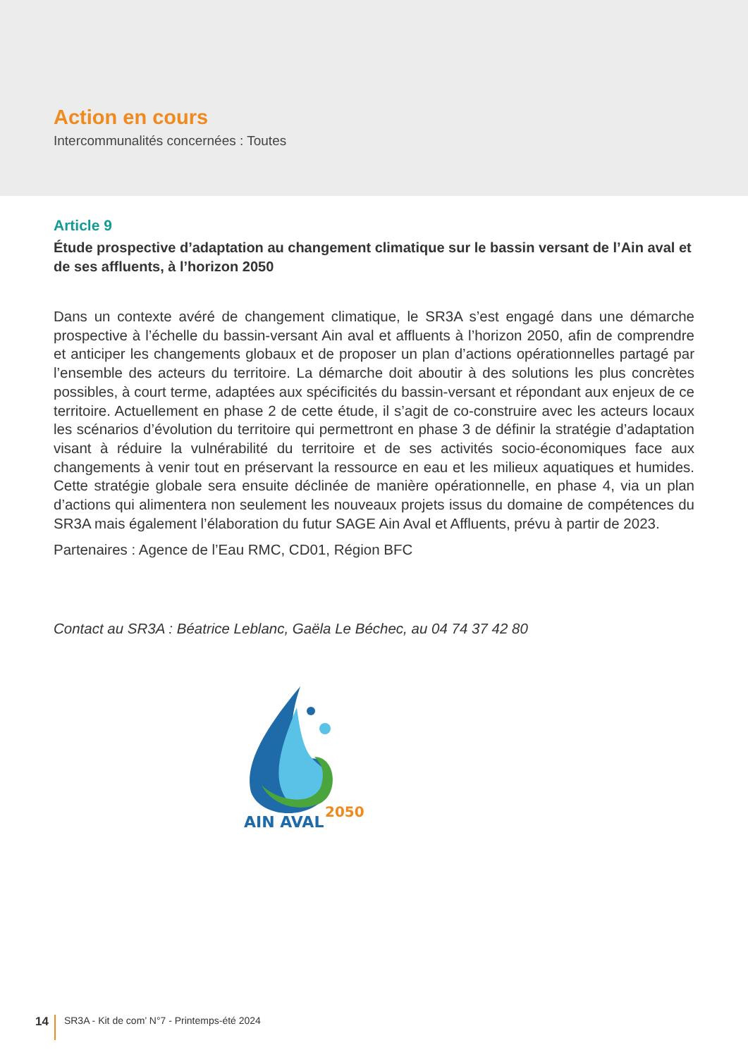Action en cours
Intercommunalités concernées : Toutes
Article 9
Étude prospective d’adaptation au changement climatique sur le bassin versant de l’Ain aval et de ses affluents, à l’horizon 2050
Dans un contexte avéré de changement climatique, le SR3A s’est engagé dans une démarche prospective à l’échelle du bassin-versant Ain aval et affluents à l’horizon 2050, afin de comprendre et anticiper les changements globaux et de proposer un plan d’actions opérationnelles partagé par l’ensemble des acteurs du territoire. La démarche doit aboutir à des solutions les plus concrètes possibles, à court terme, adaptées aux spécificités du bassin-versant et répondant aux enjeux de ce territoire. Actuellement en phase 2 de cette étude, il s’agit de co-construire avec les acteurs locaux les scénarios d’évolution du territoire qui permettront en phase 3 de définir la stratégie d’adaptation visant à réduire la vulnérabilité du territoire et de ses activités socio-économiques face aux changements à venir tout en préservant la ressource en eau et les milieux aquatiques et humides. Cette stratégie globale sera ensuite déclinée de manière opérationnelle, en phase 4, via un plan d’actions qui alimentera non seulement les nouveaux projets issus du domaine de compétences du SR3A mais également l’élaboration du futur SAGE Ain Aval et Affluents, prévu à partir de 2023.
Partenaires : Agence de l’Eau RMC, CD01, Région BFC
Contact au SR3A : Béatrice Leblanc, Gaëla Le Béchec, au 04 74 37 42 80
AIN AVAL
2050
14 SR3A - Kit de com’ N°7 - Printemps-été 2024